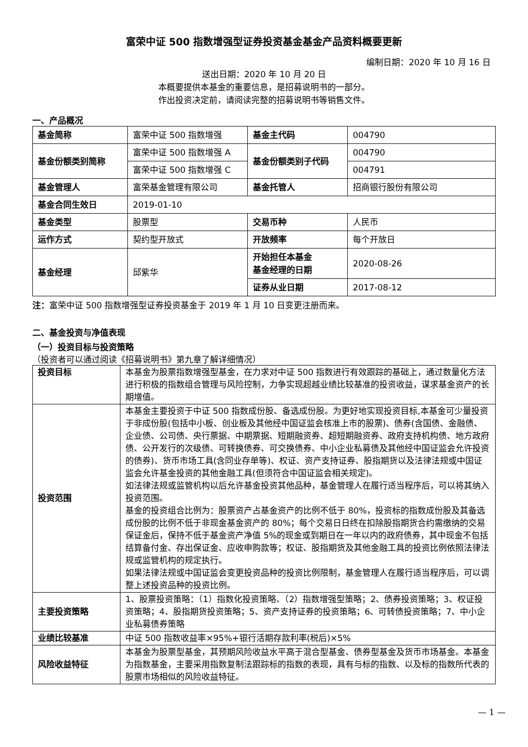富荣中证 500 指数增强型证券投资基金基金产品资料概要更新
编制日期：2020 年 10 月 16 日
送出日期：2020 年 10 月 20 日
本概要提供本基金的重要信息，是招募说明书的一部分。
作出投资决定前，请阅读完整的招募说明书等销售文件。
一、产品概况
| 基金简称 | 富荣中证 500 指数增强 | 基金主代码 | 004790 |
| 基金份额类别简称 | 富荣中证 500 指数增强 A | 基金份额类别子代码 | 004790 |
| | 富荣中证 500 指数增强 C | | 004791 |
| 基金管理人 | 富荣基金管理有限公司 | 基金托管人 | 招商银行股份有限公司 |
| 基金合同生效日 | 2019-01-10 | | |
| 基金类型 | 股票型 | 交易币种 | 人民币 |
| 运作方式 | 契约型开放式 | 开放频率 | 每个开放日 |
| 基金经理 | 邱紫华 | 开始担任本基金 基金经理的日期 | 2020-08-26 |
| | | 证券从业日期 | 2017-08-12 |
注：富荣中证 500 指数增强型证券投资基金于 2019 年 1 月 10 日变更注册而来。
二、基金投资与净值表现
（一）投资目标与投资策略
（投资者可以通过阅读《招募说明书》第九章了解详细情况）
| 投资目标 | 本基金为股票指数增强型基金，在力求对中证 500 指数进行有效跟踪的基础上，通过数量化方法进行积极的指数组合管理与风险控制，力争实现超越业绩比较基准的投资收益，谋求基金资产的长期增值。 |
| 投资范围 | 本基金主要投资于中证 500 指数成份股、备选成份股。为更好地实现投资目标,本基金可少量投资于非成份股(包括中小板、创业板及其他经中国证监会核准上市的股票)、债券(含国债、金融债、企业债、公司债、央行票据、中期票据、短期融资券、超短期融资券、政府支持机构债、地方政府债、公开发行的次级债、可转换债券、可交换债券、中小企业私募债及其他经中国证监会允许投资的债券)、货币市场工具(含同业存单等)、权证、资产支持证券、股指期货以及法律法规或中国证监会允许基金投资的其他金融工具(但须符合中国证监会相关规定)。 如法律法规或监管机构以后允许基金投资其他品种，基金管理人在履行适当程序后，可以将其纳入投资范围。 基金的投资组合比例为：股票资产占基金资产的比例不低于 80%，投资标的指数成份股及其备选成份股的比例不低于非现金基金资产的 80%；每个交易日日终在扣除股指期货合约需缴纳的交易保证金后，保持不低于基金资产净值 5%的现金或到期日在一年以内的政府债券，其中现金不包括结算备付金、存出保证金、应收申购款等；权证、股指期货及其他金融工具的投资比例依照法律法规或监管机构的规定执行。 如果法律法规或中国证监会变更投资品种的投资比例限制，基金管理人在履行适当程序后，可以调整上述投资品种的投资比例。 |
| 主要投资策略 | 1、股票投资策略：（1）指数化投资策略、（2）指数增强型策略；2、债券投资策略；3、权证投资策略；4、股指期货投资策略；5、资产支持证券的投资策略；6、可转债投资策略；7、中小企业私募债券策略 |
| 业绩比较基准 | 中证 500 指数收益率×95%+银行活期存款利率(税后)×5% |
| 风险收益特征 | 本基金为股票型基金，其预期风险收益水平高于混合型基金、债券型基金及货币市场基金。本基金为指数基金，主要采用指数复制法跟踪标的指数的表现，具有与标的指数、以及标的指数所代表的股票市场相似的风险收益特征。 |
— 1 —